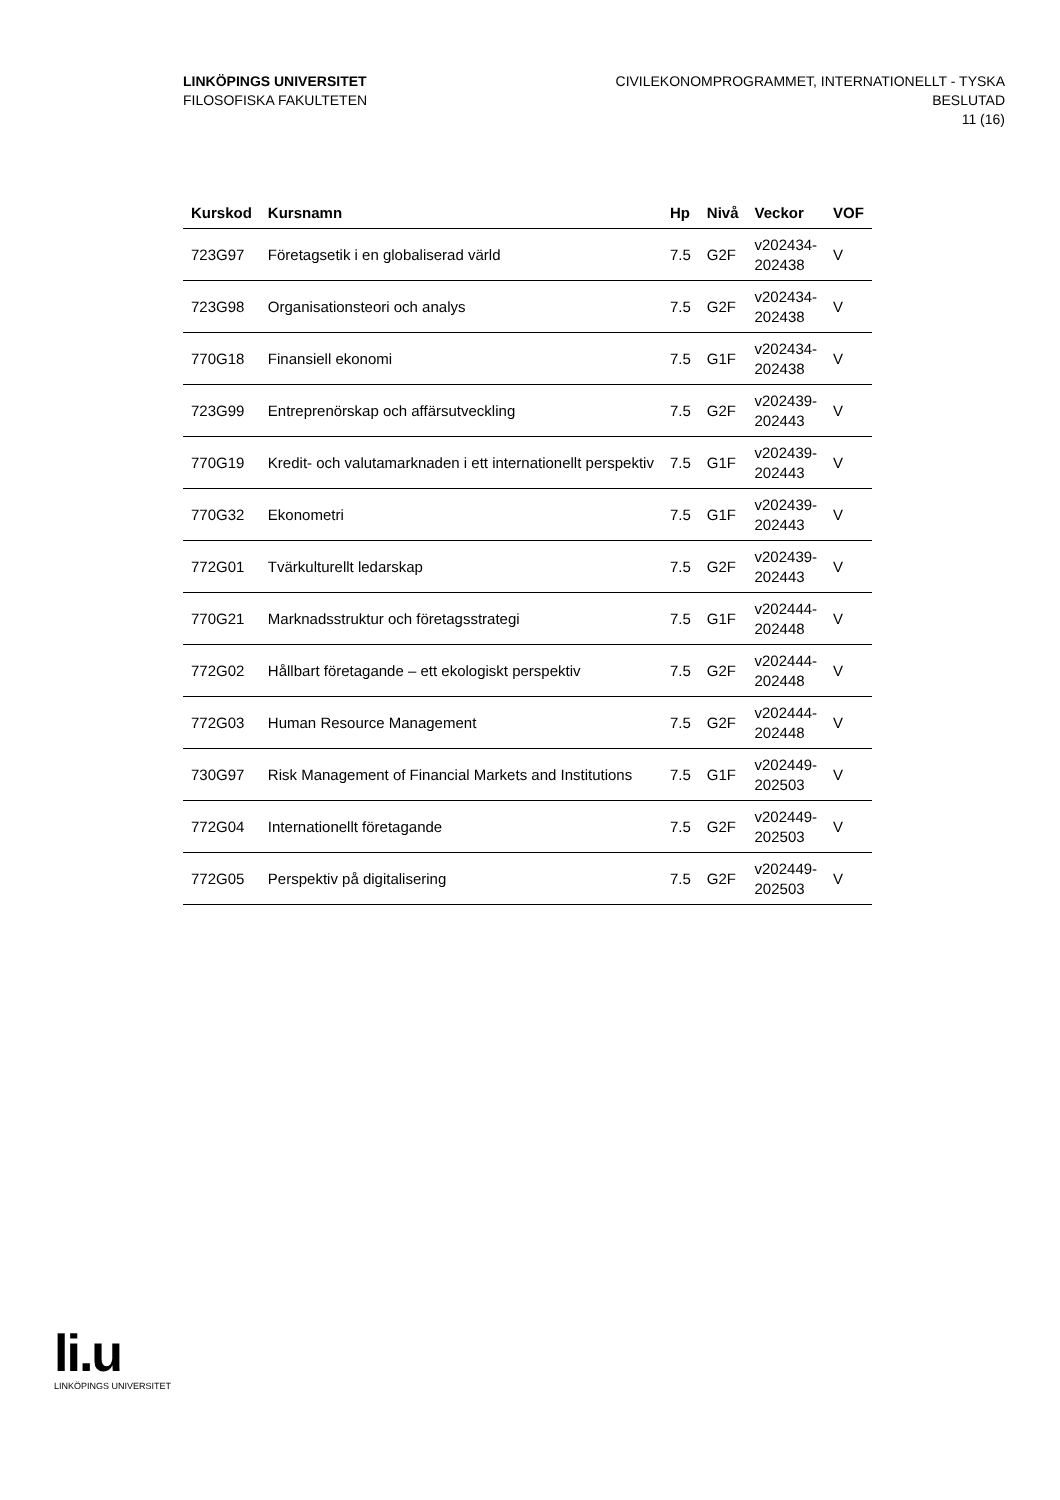LINKÖPINGS UNIVERSITET
FILOSOFISKA FAKULTETEN
CIVILEKONOMPROGRAMMET, INTERNATIONELLT - TYSKA
BESLUTAD
11 (16)
| Kurskod | Kursnamn | Hp | Nivå | Veckor | VOF |
| --- | --- | --- | --- | --- | --- |
| 723G97 | Företagsetik i en globaliserad värld | 7.5 | G2F | v202434- 202438 | V |
| 723G98 | Organisationsteori och analys | 7.5 | G2F | v202434- 202438 | V |
| 770G18 | Finansiell ekonomi | 7.5 | G1F | v202434- 202438 | V |
| 723G99 | Entreprenörskap och affärsutveckling | 7.5 | G2F | v202439- 202443 | V |
| 770G19 | Kredit- och valutamarknaden i ett internationellt perspektiv | 7.5 | G1F | v202439- 202443 | V |
| 770G32 | Ekonometri | 7.5 | G1F | v202439- 202443 | V |
| 772G01 | Tvärkulturellt ledarskap | 7.5 | G2F | v202439- 202443 | V |
| 770G21 | Marknadsstruktur och företagsstrategi | 7.5 | G1F | v202444- 202448 | V |
| 772G02 | Hållbart företagande – ett ekologiskt perspektiv | 7.5 | G2F | v202444- 202448 | V |
| 772G03 | Human Resource Management | 7.5 | G2F | v202444- 202448 | V |
| 730G97 | Risk Management of Financial Markets and Institutions | 7.5 | G1F | v202449- 202503 | V |
| 772G04 | Internationellt företagande | 7.5 | G2F | v202449- 202503 | V |
| 772G05 | Perspektiv på digitalisering | 7.5 | G2F | v202449- 202503 | V |
li.u
LINKÖPINGS UNIVERSITET